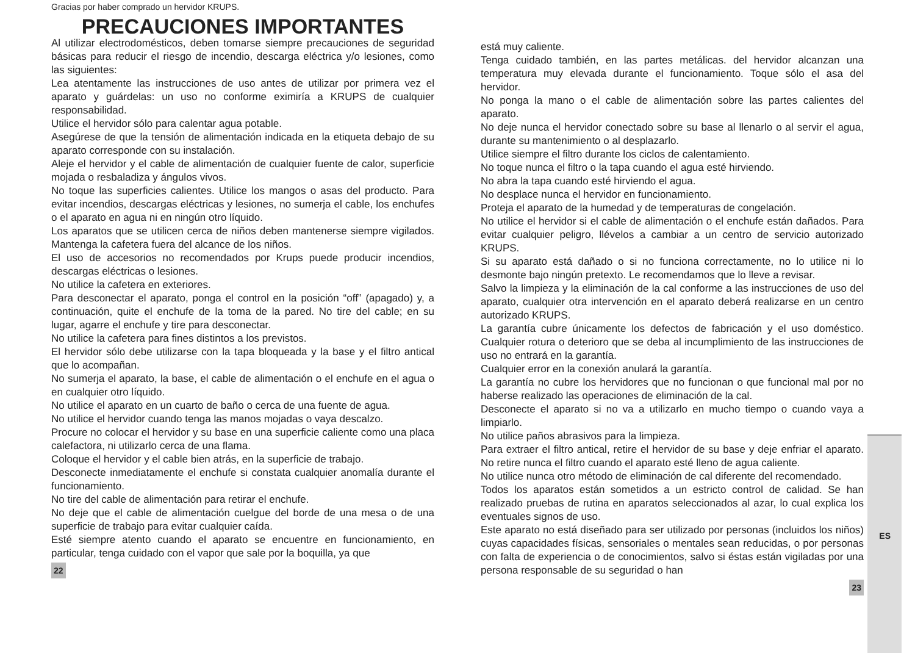Gracias por haber comprado un hervidor KRUPS.
PRECAUCIONES IMPORTANTES
Al utilizar electrodomésticos, deben tomarse siempre precauciones de seguridad básicas para reducir el riesgo de incendio, descarga eléctrica y/o lesiones, como las siguientes:
Lea atentamente las instrucciones de uso antes de utilizar por primera vez el aparato y guárdelas: un uso no conforme eximiría a KRUPS de cualquier responsabilidad.
Utilice el hervidor sólo para calentar agua potable.
Asegúrese de que la tensión de alimentación indicada en la etiqueta debajo de su aparato corresponde con su instalación.
Aleje el hervidor y el cable de alimentación de cualquier fuente de calor, superficie mojada o resbaladiza y ángulos vivos.
No toque las superficies calientes. Utilice los mangos o asas del producto. Para evitar incendios, descargas eléctricas y lesiones, no sumerja el cable, los enchufes o el aparato en agua ni en ningún otro líquido.
Los aparatos que se utilicen cerca de niños deben mantenerse siempre vigilados. Mantenga la cafetera fuera del alcance de los niños.
El uso de accesorios no recomendados por Krups puede producir incendios, descargas eléctricas o lesiones.
No utilice la cafetera en exteriores.
Para desconectar el aparato, ponga el control en la posición “off” (apagado) y, a continuación, quite el enchufe de la toma de la pared. No tire del cable; en su lugar, agarre el enchufe y tire para desconectar.
No utilice la cafetera para fines distintos a los previstos.
El hervidor sólo debe utilizarse con la tapa bloqueada y la base y el filtro antical que lo acompañan.
No sumerja el aparato, la base, el cable de alimentación o el enchufe en el agua o en cualquier otro líquido.
No utilice el aparato en un cuarto de baño o cerca de una fuente de agua.
No utilice el hervidor cuando tenga las manos mojadas o vaya descalzo.
Procure no colocar el hervidor y su base en una superficie caliente como una placa calefactora, ni utilizarlo cerca de una flama.
Coloque el hervidor y el cable bien atrás, en la superficie de trabajo.
Desconecte inmediatamente el enchufe si constata cualquier anomalía durante el funcionamiento.
No tire del cable de alimentación para retirar el enchufe.
No deje que el cable de alimentación cuelgue del borde de una mesa o de una superficie de trabajo para evitar cualquier caída.
Esté siempre atento cuando el aparato se encuentre en funcionamiento, en particular, tenga cuidado con el vapor que sale por la boquilla, ya que
22
está muy caliente.
Tenga cuidado también, en las partes metálicas. del hervidor alcanzan una temperatura muy elevada durante el funcionamiento. Toque sólo el asa del hervidor.
No ponga la mano o el cable de alimentación sobre las partes calientes del aparato.
No deje nunca el hervidor conectado sobre su base al llenarlo o al servir el agua, durante su mantenimiento o al desplazarlo.
Utilice siempre el filtro durante los ciclos de calentamiento.
No toque nunca el filtro o la tapa cuando el agua esté hirviendo.
No abra la tapa cuando esté hirviendo el agua.
No desplace nunca el hervidor en funcionamiento.
Proteja el aparato de la humedad y de temperaturas de congelación.
No utilice el hervidor si el cable de alimentación o el enchufe están dañados. Para evitar cualquier peligro, llévelos a cambiar a un centro de servicio autorizado KRUPS.
Si su aparato está dañado o si no funciona correctamente, no lo utilice ni lo desmonte bajo ningún pretexto. Le recomendamos que lo lleve a revisar.
Salvo la limpieza y la eliminación de la cal conforme a las instrucciones de uso del aparato, cualquier otra intervención en el aparato deberá realizarse en un centro autorizado KRUPS.
La garantía cubre únicamente los defectos de fabricación y el uso doméstico. Cualquier rotura o deterioro que se deba al incumplimiento de las instrucciones de uso no entrará en la garantía.
Cualquier error en la conexión anulará la garantía.
La garantía no cubre los hervidores que no funcionan o que funcional mal por no haberse realizado las operaciones de eliminación de la cal.
Desconecte el aparato si no va a utilizarlo en mucho tiempo o cuando vaya a limpiarlo.
No utilice paños abrasivos para la limpieza.
Para extraer el filtro antical, retire el hervidor de su base y deje enfriar el aparato. No retire nunca el filtro cuando el aparato esté lleno de agua caliente.
No utilice nunca otro método de eliminación de cal diferente del recomendado.
Todos los aparatos están sometidos a un estricto control de calidad. Se han realizado pruebas de rutina en aparatos seleccionados al azar, lo cual explica los eventuales signos de uso.
Este aparato no está diseñado para ser utilizado por personas (incluidos los niños) cuyas capacidades físicas, sensoriales o mentales sean reducidas, o por personas con falta de experiencia o de conocimientos, salvo si éstas están vigiladas por una persona responsable de su seguridad o han
23
ES